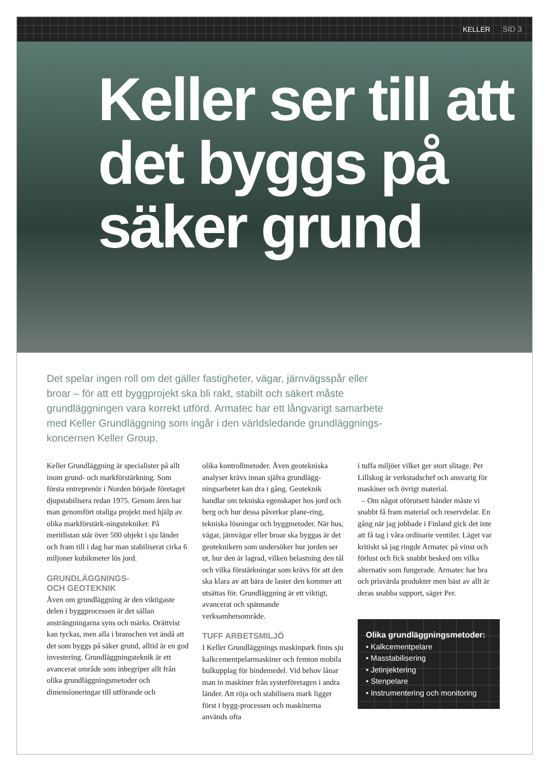KELLER SID 3
Keller ser till att det byggs på säker grund
Det spelar ingen roll om det gäller fastigheter, vägar, järnvägsspår eller broar – för att ett byggprojekt ska bli rakt, stabilt och säkert måste grundläggningen vara korrekt utförd. Armatec har ett långvarigt samarbete med Keller Grundläggning som ingår i den världsledande grundläggnings-koncernen Keller Group.
Keller Grundläggning är specialister på allt inom grund- och markförstärkning. Som första entreprenör i Norden började företaget djupstabilisera redan 1975. Genom åren har man genomfört otaliga projekt med hjälp av olika markförstärk-ningstekniker. På meritlistan står över 500 objekt i sju länder och fram till i dag har man stabiliserat cirka 6 miljoner kubikmeter lös jord.
GRUNDLÄGGNINGS-
OCH GEOTEKNIK
Även om grundläggning är den viktigaste delen i byggprocessen är det sällan ansträngningarna syns och märks. Orättvist kan tyckas, men alla i branschen vet ändå att det som byggs på säker grund, alltid är en god investering. Grundläggningsteknik är ett avancerat område som inbegriper allt från olika grundläggningsmetoder och dimensioneringar till utförande och
olika kontrollmetoder. Även geotekniska analyser krävs innan själva grundlägg-ningsarbetet kan dra i gång. Geoteknik handlar om tekniska egenskaper hos jord och berg och hur dessa påverkar plane-ring, tekniska lösningar och byggmetoder. När hus, vägar, järnvägar eller broar ska byggas är det geoteknikern som undersöker hur jorden ser ut, hur den är lagrad, vilken belastning den tål och vilka förstärkningar som krävs för att den ska klara av att bära de laster den kommer att utsättas för. Grundläggning är ett viktigt, avancerat och spännande verksamhetsområde.
TUFF ARBETSMILJÖ
I Keller Grundläggnings maskinpark finns sju kalkcementpelarmaskiner och femton mobila bulkupplag för bindemedel. Vid behov lånar man in maskiner från systerföretagen i andra länder. Att röja och stabilisera mark ligger först i bygg-processen och maskinerna används ofta
i tuffa miljöer vilket ger stort slitage. Per Lillskog är verkstadschef och ansvarig för maskiner och övrigt material.
– Om något oförutsett händer måste vi snabbt få fram material och reservdelar. En gång när jag jobbade i Finland gick det inte att få tag i våra ordinarie ventiler. Läget var kritiskt så jag ringde Armatec på vinst och förlust och fick snabbt besked om vilka alternativ som fungerade. Armatec har bra och prisvärda produkter men bäst av allt är deras snabba support, säger Per.
Olika grundläggningsmetoder:
• Kalkcementpelare
• Masstabilisering
• Jetinjektering
• Stenpelare
• Instrumentering och monitoring